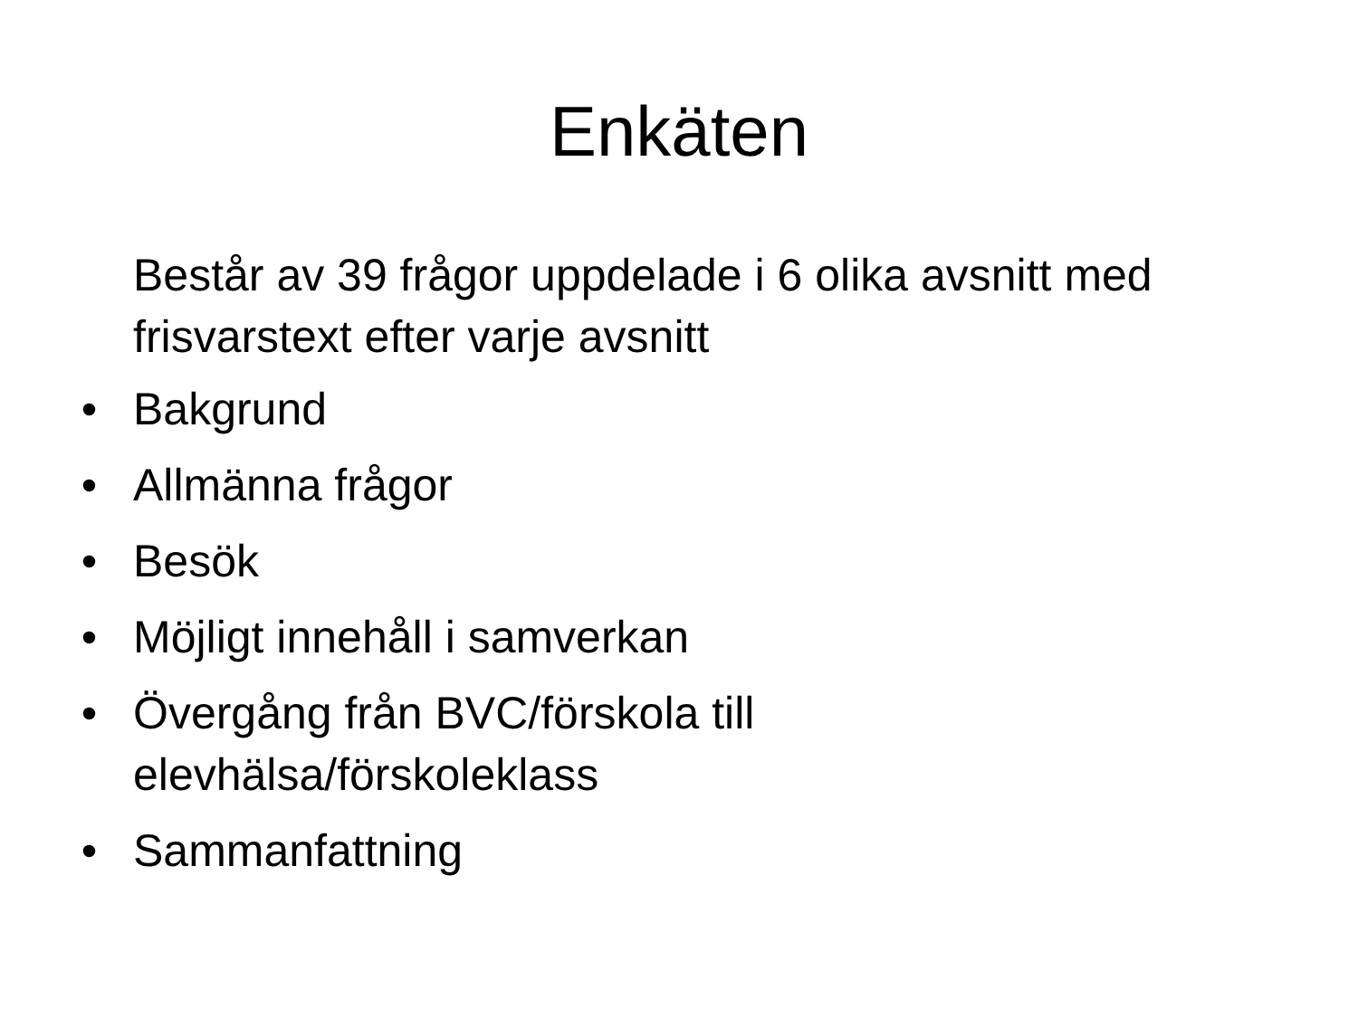Enkäten
Består av 39 frågor uppdelade i 6 olika avsnitt med frisvarstext efter varje avsnitt
• Bakgrund
• Allmänna frågor
• Besök
• Möjligt innehåll i samverkan
• Övergång från BVC/förskola till
elevhälsa/förskoleklass
• Sammanfattning